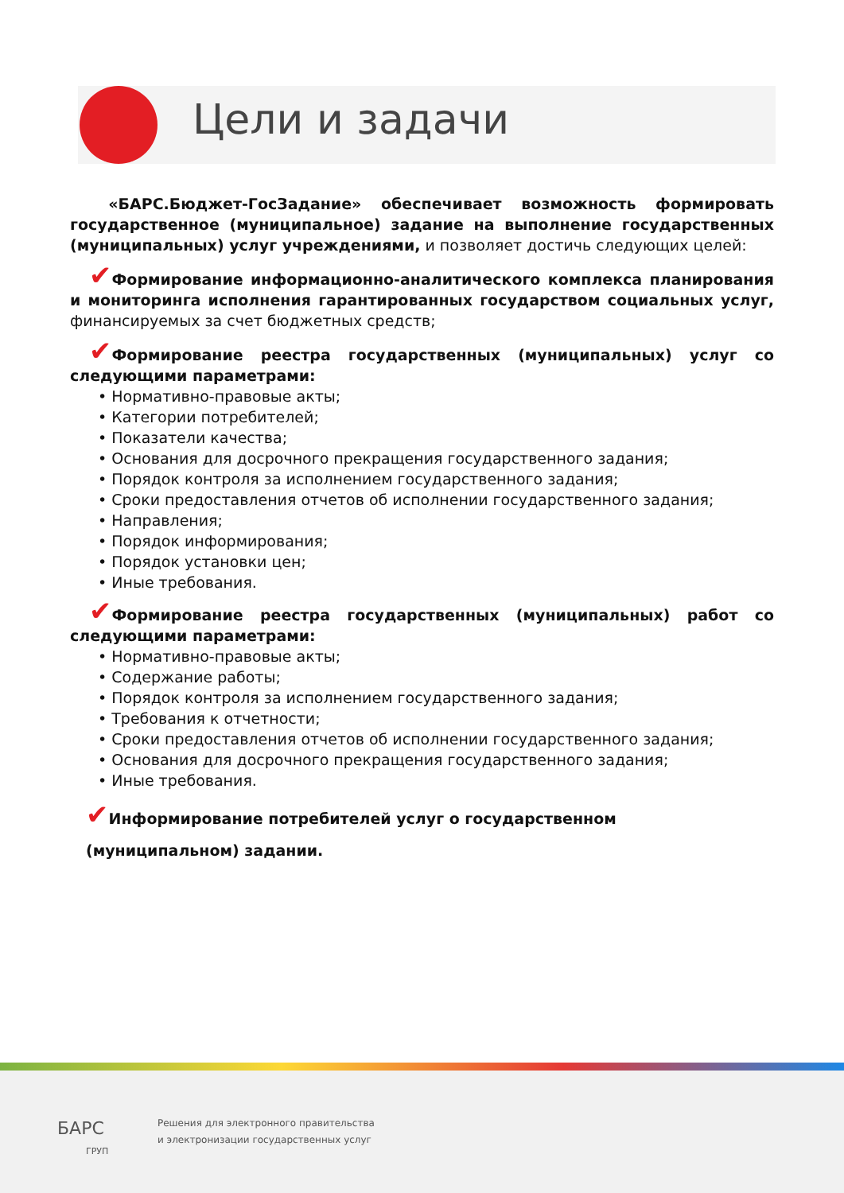Цели и задачи
«БАРС.Бюджет-ГосЗадание» обеспечивает возможность формировать государственное (муниципальное) задание на выполнение государственных (муниципальных) услуг учреждениями, и позволяет достичь следующих целей:
✔Формирование информационно-аналитического комплекса планирования и мониторинга исполнения гарантированных государством социальных услуг, финансируемых за счет бюджетных средств;
✔Формирование реестра государственных (муниципальных) услуг со следующими параметрами:
• Нормативно-правовые акты;
• Категории потребителей;
• Показатели качества;
• Основания для досрочного прекращения государственного задания;
• Порядок контроля за исполнением государственного задания;
• Сроки предоставления отчетов об исполнении государственного задания;
• Направления;
• Порядок информирования;
• Порядок установки цен;
• Иные требования.
✔Формирование реестра государственных (муниципальных) работ со следующими параметрами:
• Нормативно-правовые акты;
• Содержание работы;
• Порядок контроля за исполнением государственного задания;
• Требования к отчетности;
• Сроки предоставления отчетов об исполнении государственного задания;
• Основания для досрочного прекращения государственного задания;
• Иные требования.
✔Информирование потребителей услуг о государственном (муниципальном) задании.
БАРС
ГРУП
Решения для электронного правительства
и электронизации государственных услуг